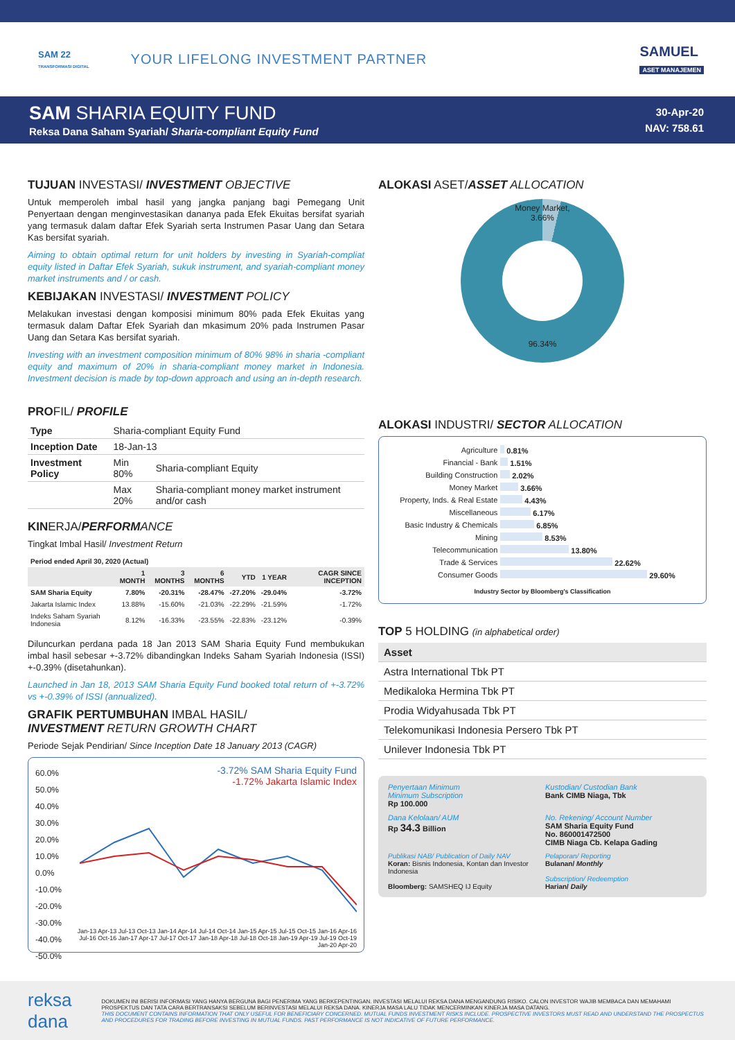SAM 22
TRANSFORMASI DIGITAL
YOUR LIFELONG INVESTMENT PARTNER
SAMUEL
ASET MANAJEMEN
SAM SHARIA EQUITY FUND
Reksa Dana Saham Syariah/ Sharia-compliant Equity Fund
30-Apr-20
NAV: 758.61
TUJUAN INVESTASI/ INVESTMENT OBJECTIVE
Untuk memperoleh imbal hasil yang jangka panjang bagi Pemegang Unit Penyertaan dengan menginvestasikan dananya pada Efek Ekuitas bersifat syariah yang termasuk dalam daftar Efek Syariah serta Instrumen Pasar Uang dan Setara Kas bersifat syariah.
Aiming to obtain optimal return for unit holders by investing in Syariah-compliat equity listed in Daftar Efek Syariah, sukuk instrument, and syariah-compliant money market instruments and / or cash.
KEBIJAKAN INVESTASI/ INVESTMENT POLICY
Melakukan investasi dengan komposisi minimum 80% pada Efek Ekuitas yang termasuk dalam Daftar Efek Syariah dan mkasimum 20% pada Instrumen Pasar Uang dan Setara Kas bersifat syariah.
Investing with an investment composition minimum of 80% 98% in sharia -compliant equity and maximum of 20% in sharia-compliant money market in Indonesia. Investment decision is made by top-down approach and using an in-depth research.
PROFIL/ PROFILE
| Type | Sharia-compliant Equity Fund | |
| Inception Date | 18-Jan-13 | |
| Investment Policy | Min 80% | Sharia-compliant Equity |
| | Max 20% | Sharia-compliant money market instrument and/or cash |
KINERJA/PERFORMANCE
Tingkat Imbal Hasil/ Investment Return
| Period ended April 30, 2020 (Actual) | | | | | | |
| --- | --- | --- | --- | --- | --- | --- |
| | 1 MONTH | 3 MONTHS | 6 MONTHS | YTD | 1 YEAR | CAGR SINCE INCEPTION |
| SAM Sharia Equity | 7.80% | -20.31% | -28.47% | -27.20% | -29.04% | -3.72% |
| Jakarta Islamic Index | 13.88% | -15.60% | -21.03% | -22.29% | -21.59% | -1.72% |
| Indeks Saham Syariah Indonesia | 8.12% | -16.33% | -23.55% | -22.83% | -23.12% | -0.39% |
Diluncurkan perdana pada 18 Jan 2013 SAM Sharia Equity Fund membukukan imbal hasil sebesar +-3.72% dibandingkan Indeks Saham Syariah Indonesia (ISSI) +-0.39% (disetahunkan).
Launched in Jan 18, 2013 SAM Sharia Equity Fund booked total return of +-3.72% vs +-0.39% of ISSI (annualized).
GRAFIK PERTUMBUHAN IMBAL HASIL/
INVESTMENT RETURN GROWTH CHART
Periode Sejak Pendirian/ Since Inception Date 18 January 2013 (CAGR)
60.0%
50.0%
40.0%
30.0%
20.0%
10.0%
0.0%
-10.0%
-20.0%
-30.0%
-40.0%
-50.0%
-3.72% SAM Sharia Equity Fund
-1.72% Jakarta Islamic Index
Jan-13 Apr-13 Jul-13 Oct-13 Jan-14 Apr-14 Jul-14 Oct-14 Jan-15 Apr-15 Jul-15 Oct-15 Jan-16 Apr-16 Jul-16 Oct-16 Jan-17 Apr-17 Jul-17 Oct-17 Jan-18 Apr-18 Jul-18 Oct-18 Jan-19 Apr-19 Jul-19 Oct-19 Jan-20 Apr-20
ALOKASI ASET/ASSET ALLOCATION
Money Market,
3.66%
96.34%
ALOKASI INDUSTRI/ SECTOR ALLOCATION
| Agriculture | 0.81% |
| Financial - Bank | 1.51% |
| Building Construction | 2.02% |
| Money Market | 3.66% |
| Property, Inds. & Real Estate | 4.43% |
| Miscellaneous | 6.17% |
| Basic Industry & Chemicals | 6.85% |
| Mining | 8.53% |
| Telecommunication | 13.80% |
| Trade & Services | 22.62% |
| Consumer Goods | 29.60% |
| Industry Sector by Bloomberg's Classification | |
TOP 5 HOLDING (in alphabetical order)
| Asset |
| Astra International Tbk PT |
| Medikaloka Hermina Tbk PT |
| Prodia Widyahusada Tbk PT |
| Telekomunikasi Indonesia Persero Tbk PT |
| Unilever Indonesia Tbk PT |
Penyertaan Minimum
Minimum Subscription
Rp 100.000
Kustodian/ Custodian Bank
Bank CIMB Niaga, Tbk
Dana Kelolaan/ AUM
Rp 34.3 Billion
No. Rekening/ Account Number
SAM Sharia Equity Fund
No. 860001472500
CIMB Niaga Cb. Kelapa Gading
Publikasi NAB/ Publication of Daily NAV
Koran: Bisnis Indonesia, Kontan dan Investor Indonesia
Bloomberg: SAMSHEQ IJ Equity
Pelaporan/ Reporting
Bulanan/ Monthly
Subscription/ Redeemption
Harian/ Daily
reksa dana
DOKUMEN INI BERISI INFORMASI YANG HANYA BERGUNA BAGI PENERIMA YANG BERKEPENTINGAN. INVESTASI MELALUI REKSA DANA MENGANDUNG RISIKO. CALON INVESTOR WAJIB MEMBACA DAN MEMAHAMI PROSPEKTUS DAN TATA CARA BERTRANSAKSI SEBELUM BERINVESTASI MELALUI REKSA DANA. KINERJA MASA LALU TIDAK MENCERMINKAN KINERJA MASA DATANG.
THIS DOCUMENT CONTAINS INFORMATION THAT ONLY USEFUL FOR BENEFICIARY CONCERNED. MUTUAL FUNDS INVESTMENT RISKS INCLUDE. PROSPECTIVE INVESTORS MUST READ AND UNDERSTAND THE PROSPECTUS AND PROCEDURES FOR TRADING BEFORE INVESTING IN MUTUAL FUNDS. PAST PERFORMANCE IS NOT INDICATIVE OF FUTURE PERFORMANCE.